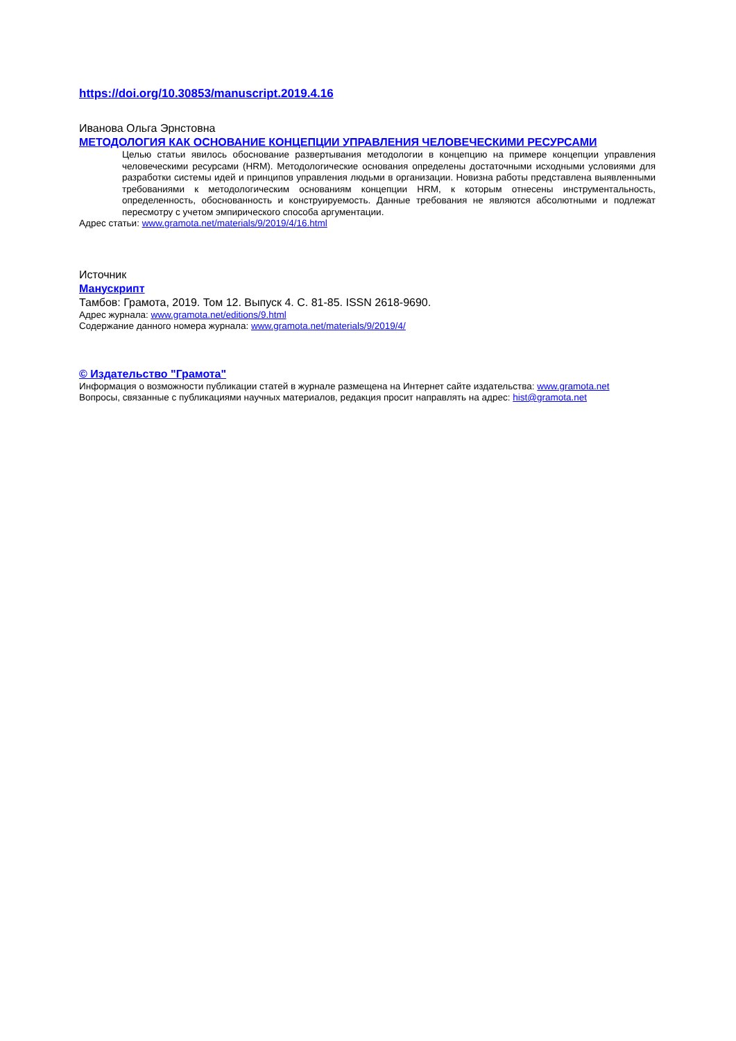https://doi.org/10.30853/manuscript.2019.4.16
Иванова Ольга Эрнстовна
МЕТОДОЛОГИЯ КАК ОСНОВАНИЕ КОНЦЕПЦИИ УПРАВЛЕНИЯ ЧЕЛОВЕЧЕСКИМИ РЕСУРСАМИ
Целью статьи явилось обоснование развертывания методологии в концепцию на примере концепции управления человеческими ресурсами (HRM). Методологические основания определены достаточными исходными условиями для разработки системы идей и принципов управления людьми в организации. Новизна работы представлена выявленными требованиями к методологическим основаниям концепции HRM, к которым отнесены инструментальность, определенность, обоснованность и конструируемость. Данные требования не являются абсолютными и подлежат пересмотру с учетом эмпирического способа аргументации.
Адрес статьи: www.gramota.net/materials/9/2019/4/16.html
Источник
Манускрипт
Тамбов: Грамота, 2019. Том 12. Выпуск 4. C. 81-85. ISSN 2618-9690.
Адрес журнала: www.gramota.net/editions/9.html
Содержание данного номера журнала: www.gramota.net/materials/9/2019/4/
© Издательство "Грамота"
Информация о возможности публикации статей в журнале размещена на Интернет сайте издательства: www.gramota.net
Вопросы, связанные с публикациями научных материалов, редакция просит направлять на адрес: hist@gramota.net